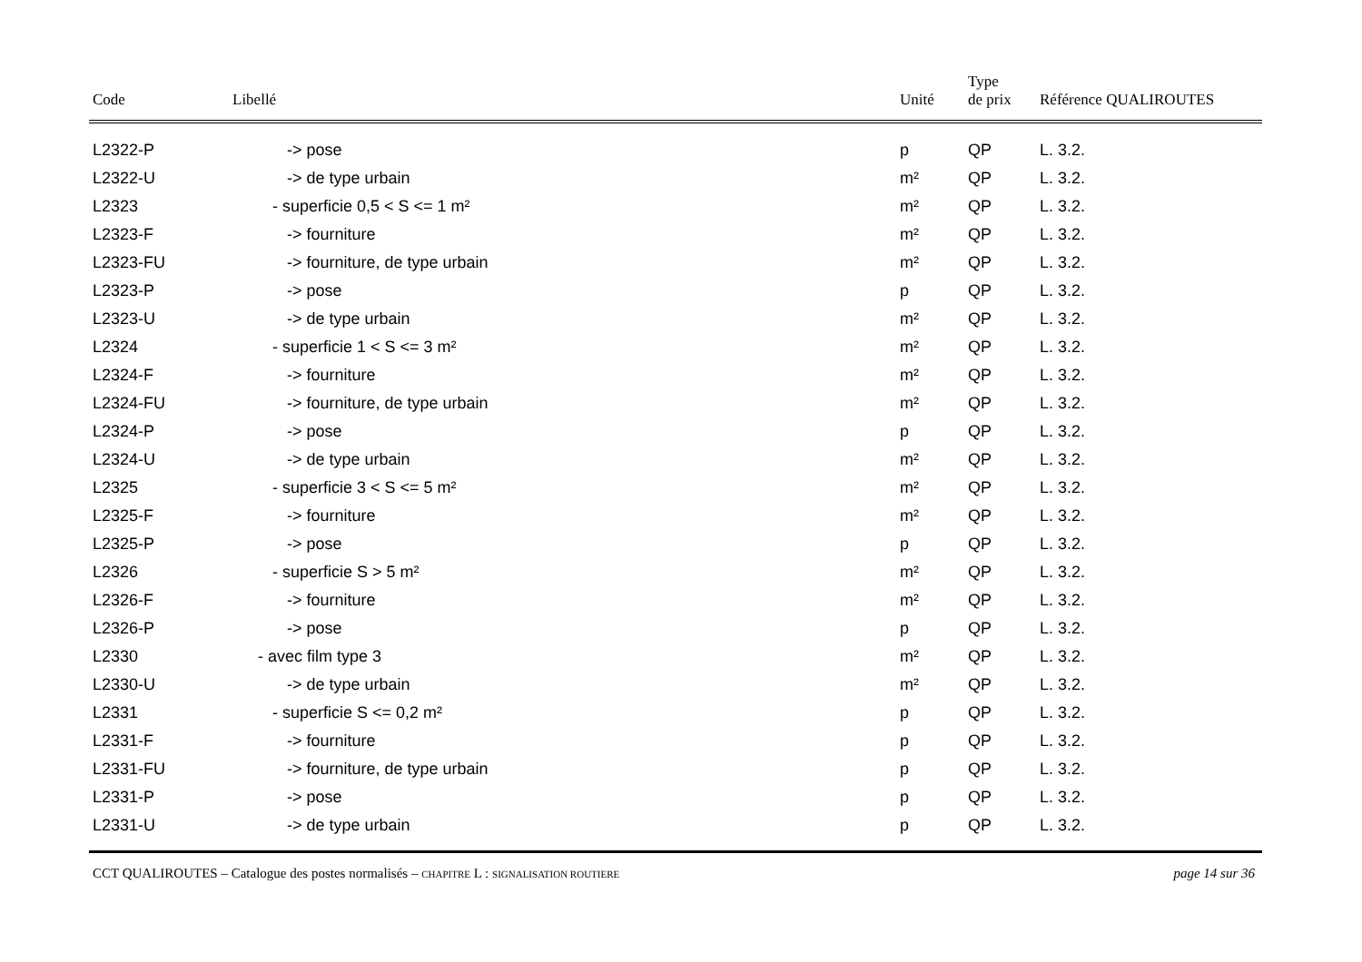| Code | Libellé | Unité | Type de prix | Référence QUALIROUTES |
| --- | --- | --- | --- | --- |
| L2322-P | -> pose | p | QP | L. 3.2. |
| L2322-U | -> de type urbain | m² | QP | L. 3.2. |
| L2323 | - superficie 0,5 < S <= 1 m² | m² | QP | L. 3.2. |
| L2323-F | -> fourniture | m² | QP | L. 3.2. |
| L2323-FU | -> fourniture, de type urbain | m² | QP | L. 3.2. |
| L2323-P | -> pose | p | QP | L. 3.2. |
| L2323-U | -> de type urbain | m² | QP | L. 3.2. |
| L2324 | - superficie 1 < S <= 3 m² | m² | QP | L. 3.2. |
| L2324-F | -> fourniture | m² | QP | L. 3.2. |
| L2324-FU | -> fourniture, de type urbain | m² | QP | L. 3.2. |
| L2324-P | -> pose | p | QP | L. 3.2. |
| L2324-U | -> de type urbain | m² | QP | L. 3.2. |
| L2325 | - superficie 3 < S <= 5 m² | m² | QP | L. 3.2. |
| L2325-F | -> fourniture | m² | QP | L. 3.2. |
| L2325-P | -> pose | p | QP | L. 3.2. |
| L2326 | - superficie S > 5 m² | m² | QP | L. 3.2. |
| L2326-F | -> fourniture | m² | QP | L. 3.2. |
| L2326-P | -> pose | p | QP | L. 3.2. |
| L2330 | - avec film type 3 | m² | QP | L. 3.2. |
| L2330-U | -> de type urbain | m² | QP | L. 3.2. |
| L2331 | - superficie S <= 0,2 m² | p | QP | L. 3.2. |
| L2331-F | -> fourniture | p | QP | L. 3.2. |
| L2331-FU | -> fourniture, de type urbain | p | QP | L. 3.2. |
| L2331-P | -> pose | p | QP | L. 3.2. |
| L2331-U | -> de type urbain | p | QP | L. 3.2. |
CCT QUALIROUTES – Catalogue des postes normalisés – CHAPITRE L : SIGNALISATION ROUTIERE page 14 sur 36